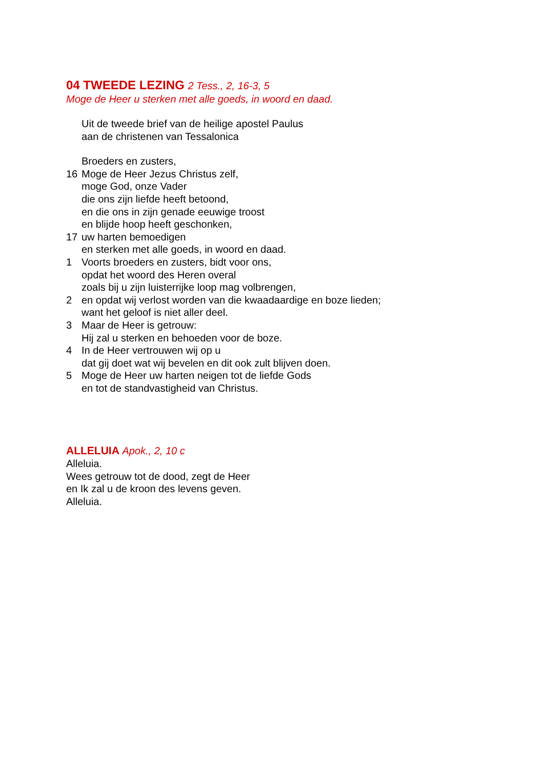04 TWEEDE LEZING 2 Tess., 2, 16-3, 5
Moge de Heer u sterken met alle goeds, in woord en daad.
Uit de tweede brief van de heilige apostel Paulus
aan de christenen van Tessalonica
Broeders en zusters,
16 Moge de Heer Jezus Christus zelf,
moge God, onze Vader
die ons zijn liefde heeft betoond,
en die ons in zijn genade eeuwige troost
en blijde hoop heeft geschonken,
17 uw harten bemoedigen
en sterken met alle goeds, in woord en daad.
1 Voorts broeders en zusters, bidt voor ons,
opdat het woord des Heren overal
zoals bij u zijn luisterrijke loop mag volbrengen,
2 en opdat wij verlost worden van die kwaadaardige en boze lieden;
want het geloof is niet aller deel.
3 Maar de Heer is getrouw:
Hij zal u sterken en behoeden voor de boze.
4 In de Heer vertrouwen wij op u
dat gij doet wat wij bevelen en dit ook zult blijven doen.
5 Moge de Heer uw harten neigen tot de liefde Gods
en tot de standvastigheid van Christus.
ALLELUIA Apok., 2, 10 c
Alleluia.
Wees getrouw tot de dood, zegt de Heer
en Ik zal u de kroon des levens geven.
Alleluia.